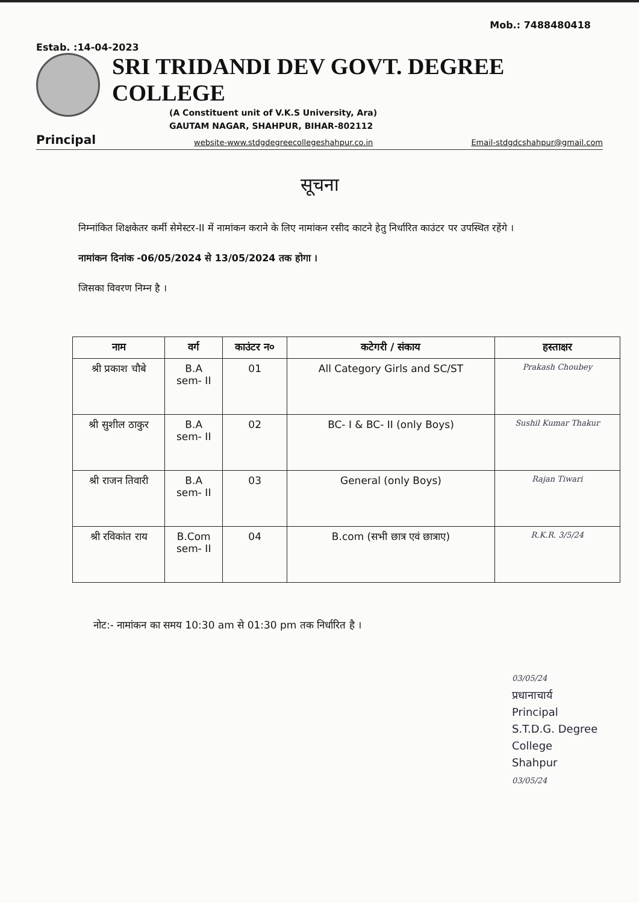Mob.: 7488480418
Estab. :14-04-2023
SRI TRIDANDI DEV GOVT. DEGREE COLLEGE
(A Constituent unit of V.K.S University, Ara)
GAUTAM NAGAR, SHAHPUR, BIHAR-802112
Principal website-www.stdgdegreecollegeshahpur.co.in Email-stdgdcshahpur@gmail.com
सूचना
निम्नांकित शिक्षकेतर कर्मी सेमेस्टर-II में नामांकन कराने के लिए नामांकन रसीद काटने हेतु निर्धारित काउंटर पर उपस्थित रहेंगे ।
नामांकन दिनांक -06/05/2024 से 13/05/2024 तक होगा ।
जिसका विवरण निम्न है ।
| नाम | वर्ग | काउंटर न० | कटेगरी / संकाय | हस्ताक्षर |
| --- | --- | --- | --- | --- |
| श्री प्रकाश चौबे | B.A sem- II | 01 | All Category Girls and SC/ST | Prakash Choubey |
| श्री सुशील ठाकुर | B.A sem- II | 02 | BC- I & BC- II (only Boys) | Sushil Kumar Thakur |
| श्री राजन तिवारी | B.A sem- II | 03 | General (only Boys) | Rajan Tiwari |
| श्री रविकांत राय | B.Com sem- II | 04 | B.com (सभी छात्र एवं छात्राए) | R.K.R. 3/5/24 |
नोट:- नामांकन का समय 10:30 am से 01:30 pm तक निर्धारित है ।
03/05/24
प्रधानाचार्य
Principal
S.T.D.G. Degree College
Shahpur
03/05/24